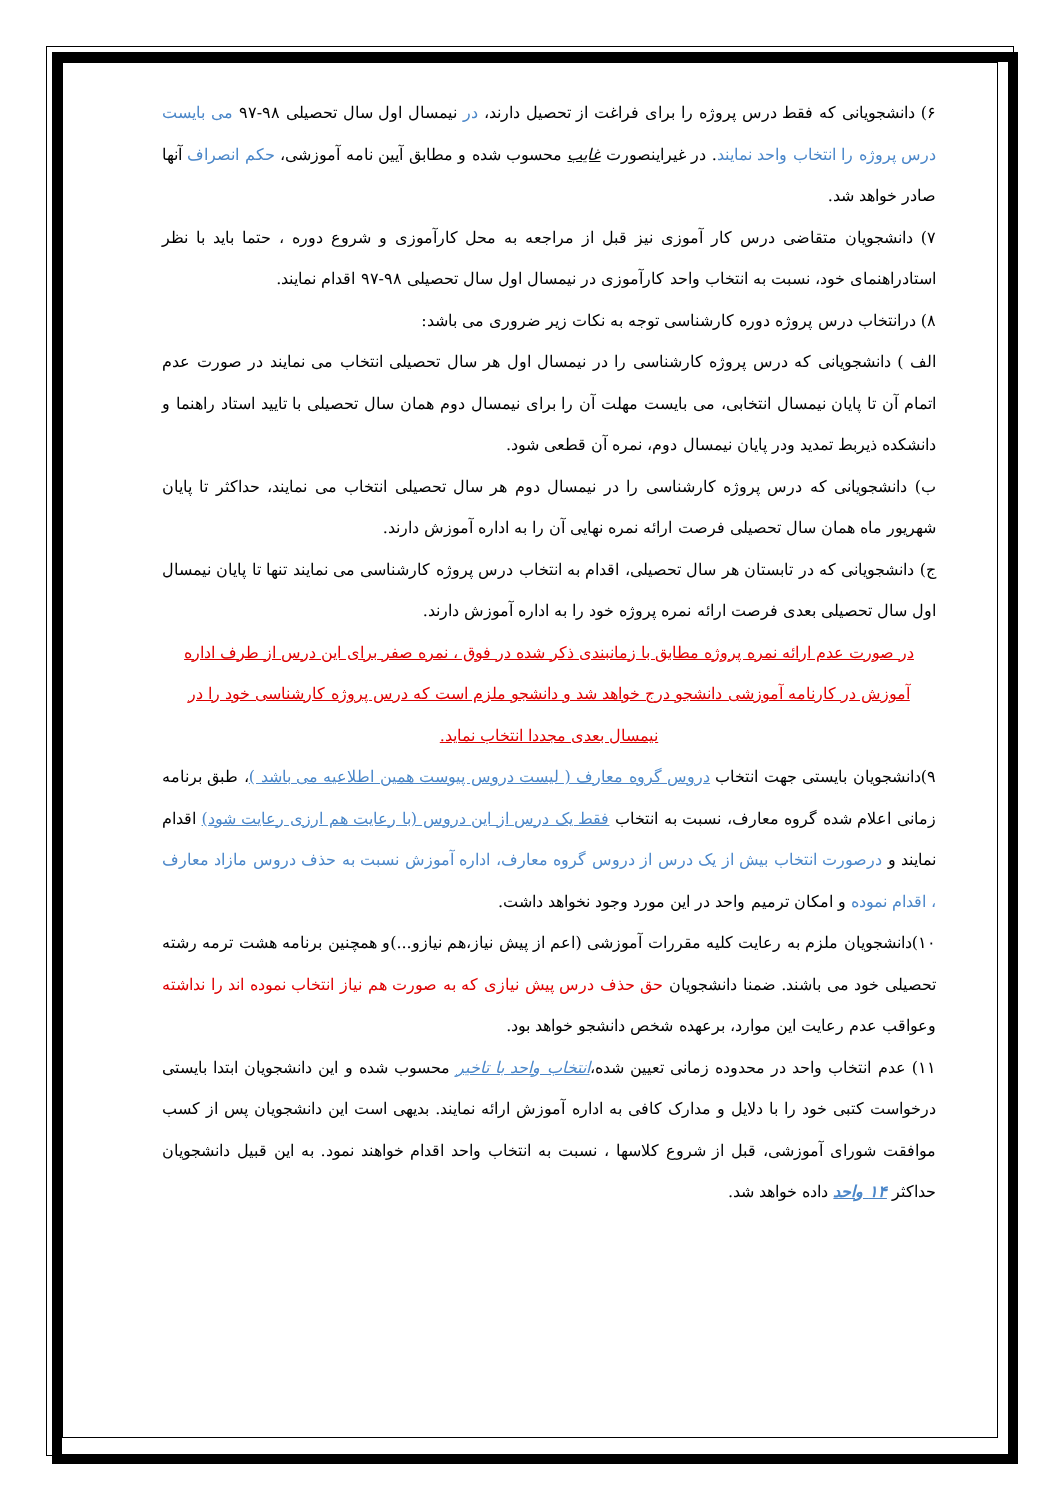۶) دانشجویانی که فقط درس پروژه را برای فراغت از تحصیل دارند، در نیمسال اول سال تحصیلی ۹۸-۹۷ می بایست درس پروژه را انتخاب واحد نمایند. در غیراینصورت غایب محسوب شده و مطابق آیین نامه آموزشی، حکم انصراف آنها صادر خواهد شد.
۷) دانشجویان متقاضی درس کار آموزی نیز قبل از مراجعه به محل کارآموزی و شروع دوره ، حتما باید با نظر استادراهنمای خود، نسبت به انتخاب واحد کارآموزی در نیمسال اول سال تحصیلی ۹۸-۹۷ اقدام نمایند.
۸) درانتخاب درس پروژه دوره کارشناسی توجه به نکات زیر ضروری می باشد:
الف ) دانشجویانی که درس پروژه کارشناسی را در نیمسال اول هر سال تحصیلی انتخاب می نمایند در صورت عدم اتمام آن تا پایان نیمسال انتخابی، می بایست مهلت آن را برای نیمسال دوم همان سال تحصیلی با تایید استاد راهنما و دانشکده ذیربط تمدید ودر پایان نیمسال دوم، نمره آن قطعی شود.
ب) دانشجویانی که درس پروژه کارشناسی را در نیمسال دوم هر سال تحصیلی انتخاب می نمایند، حداکثر تا پایان شهریور ماه همان سال تحصیلی فرصت ارائه نمره نهایی آن را به اداره آموزش دارند.
ج) دانشجویانی که در تابستان هر سال تحصیلی، اقدام به انتخاب درس پروژه کارشناسی می نمایند تنها تا پایان نیمسال اول سال تحصیلی بعدی فرصت ارائه نمره پروژه خود را به اداره آموزش دارند.
در صورت عدم ارائه نمره پروژه مطابق با زمانبندی ذکر شده در فوق ، نمره صفر برای این درس از طرف اداره آموزش در کارنامه آموزشی دانشجو درج خواهد شد و دانشجو ملزم است که درس پروژه کارشناسی خود را در نیمسال بعدی مجددا انتخاب نماید.
۹)دانشجویان بایستی جهت انتخاب دروس گروه معارف ( لیست دروس پیوست همین اطلاعیه می باشد )، طبق برنامه زمانی اعلام شده گروه معارف، نسبت به انتخاب فقط یک درس از این دروس (با رعایت هم ارزی رعایت شود) اقدام نمایند و درصورت انتخاب بیش از یک درس از دروس گروه معارف، اداره آموزش نسبت به حذف دروس مازاد معارف ، اقدام نموده و امکان ترمیم واحد در این مورد وجود نخواهد داشت.
۱۰)دانشجویان ملزم به رعایت کلیه مقررات آموزشی (اعم از پیش نیاز،هم نیازو...)و همچنین برنامه هشت ترمه رشته تحصیلی خود می باشند. ضمنا دانشجویان حق حذف درس پیش نیازی که به صورت هم نیاز انتخاب نموده اند را نداشته وعواقب عدم رعایت این موارد، برعهده شخص دانشجو خواهد بود.
۱۱) عدم انتخاب واحد در محدوده زمانی تعیین شده،انتخاب واحد با تاخیر محسوب شده و این دانشجویان ابتدا بایستی درخواست کتبی خود را با دلایل و مدارک کافی به اداره آموزش ارائه نمایند. بدیهی است این دانشجویان پس از کسب موافقت شورای آموزشی، قبل از شروع کلاسها ، نسبت به انتخاب واحد اقدام خواهند نمود. به این قبیل دانشجویان حداکثر ۱۴ واحد داده خواهد شد.